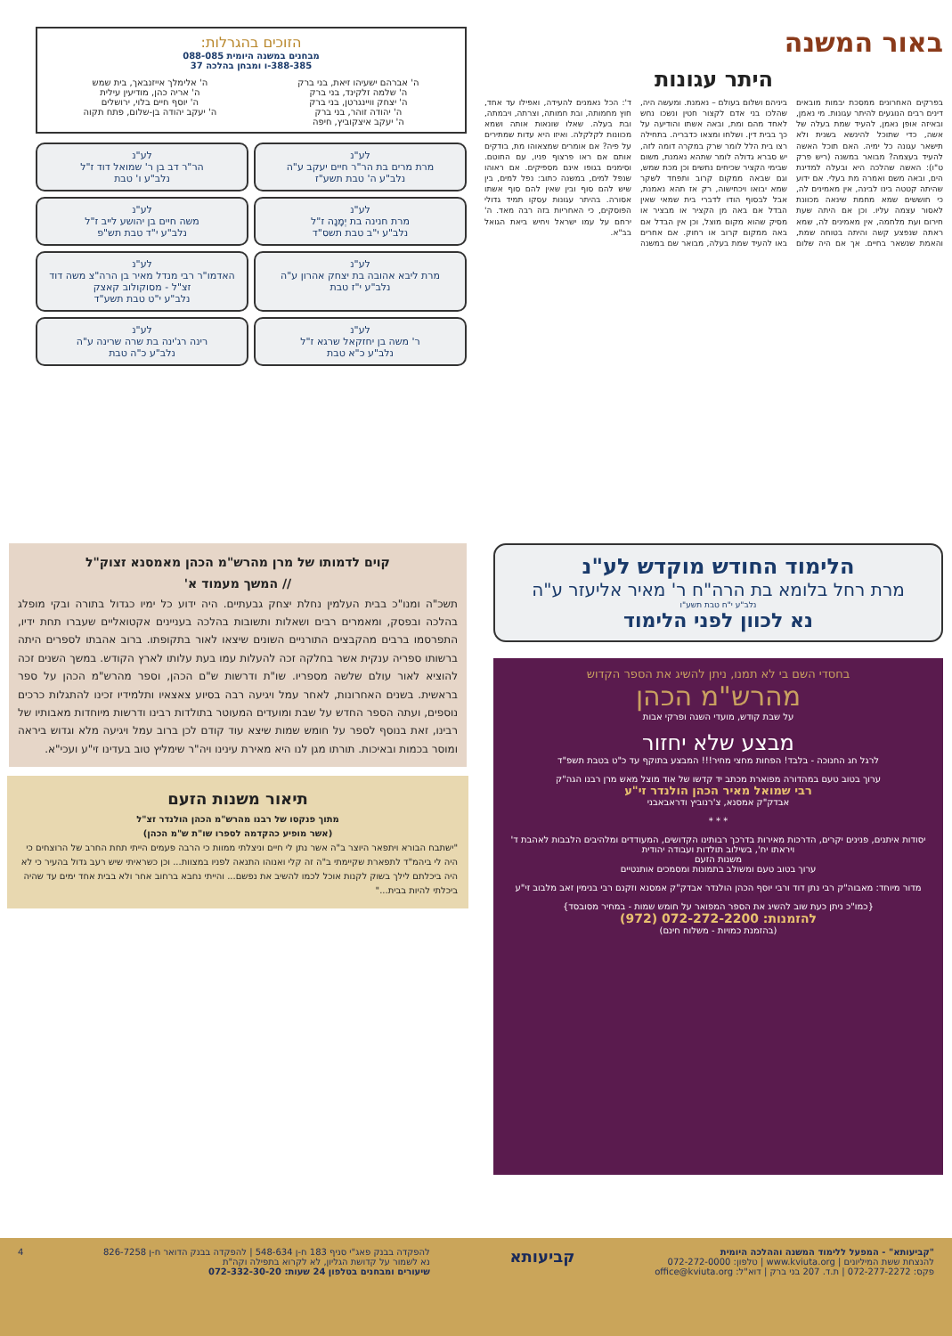באור המשנה
היתר עגונות
בפרקים האחרונים ממסכת יבמות מובאים דינים רבים הנוגעים להיתר עגונות. מי נאמן, ובאיזה אופן נאמן, להעיד שמת בעלה של אשה, כדי שתוכל להינשא בשנית ולא תישאר עגונה כל ימיה. האם תוכל האשה להעיד בעצמה? מבואר במשנה (ריש פרק ט"ו): האשה שהלכה היא ובעלה למדינת הים, ובאה משם ואמרה מת בעלי. אם ידוע שהיתה קטטה בינו לבינה, אין מאמינים לה, כי חוששים שמא מחמת שינאה מכוונת לאסור עצמה עליו. וכן אם היתה שעת חירום ועת מלחמה, אין מאמינים לה, שמא ראתה שנפצע קשה והיתה בטוחה שמת, והאמת שנשאר בחיים. אך אם היה שלום ביניהם ושלום בעולם – נאמנת. ומעשה היה, שהלכו בני אדם לקצור חטין ונשכו נחש לאחד מהם ומת, ובאה אשתו והודיעה על כך בבית דין. ושלחו ומצאו כדבריה. בתחילה רצו בית הלל לומר שרק במקרה דומה לזה, יש סברא גדולה לומר שתהא נאמנת, משום שבימי הקציר שכיחים נחשים וכן מכת שמש, וגם שבאה ממקום קרוב ותפחד לשקר שמא יבואו ויכחישוה, רק אז תהא נאמנת, אבל לבסוף הודו לדברי בית שמאי שאין הבדל אם באה מן הקציר או מבציר או מסיק שהוא מקום מוצל, וכן אין הבדל אם באה ממקום קרוב או רחוק. אם אחרים באו להעיד שמת בעלה, מבואר שם במשנה ד': הכל נאמנים להעידה, ואפילו עד אחד, חוץ מחמותה, ובת חמותה, וצרתה, ויבמתה, ובת בעלה. שאלו שונאות אותה ושמא מכוונות לקלקלה. ואיזו היא עדות שמתירים על פיה? אם אומרים שמצאוהו מת, בודקים אותם אם ראו פרצוף פניו, עם החוטם. וסימנים בגופו אינם מספיקים. אם ראוהו שנפל למים, במשנה כתוב: נפל למים, בין שיש להם סוף ובין שאין להם סוף אשתו אסורה. בהיתר עגונות עסקו תמיד גדולי הפוסקים, כי האחריות בזה רבה מאד. ה' ירחם על עמו ישראל ויחיש ביאת הגואל בב"א.
הזוכים בהגרלות:
מבחנים במשנה היומית 088-085
388-385-ו ומבחן בהלכה 37
ה' אברהם ישעיהו זיאת, בני ברק
ה' שלמה זלקינד, בני ברק
ה' יצחק וויינגרטן, בני ברק
ה' יהודה זוהר, בני ברק
ה' יעקב איצקוביץ, חיפה
ה' אלימלך אייזנבאך, בית שמש
ה' אריה כהן, מודיעין עילית
ה' יוסף חיים בלוי, ירושלים
ה' יעקב יהודה בן-שלום, פתח תקוה
לע"נ
מרת מרים בת הר"ר חיים יעקב ע"ה
נלב"ע ה' טבת תשע"ז
לע"נ
הר"ר דב בן ר' שמואל דוד ז"ל
נלב"ע ו' טבת
לע"נ
מרת חנינה בת יְמָנָה ז"ל
נלב"ע י"ב טבת תשס"ד
לע"נ
משה חיים בן יהושע לייב ז"ל
נלב"ע י"ד טבת תש"פ
לע"נ
מרת ליבא אהובה בת יצחק אהרון ע"ה
נלב"ע י"ז טבת
לע"נ
האדמו"ר רבי מנדל מאיר בן הרה"צ משה דוד זצ"ל - מסוקולוב קאצק
נלב"ע י"ט טבת תשע"ד
לע"נ
ר' משה בן יחזקאל שרגא ז"ל
נלב"ע כ"א טבת
לע"נ
רינה רג'ינה בת שרה שרינה ע"ה
נלב"ע כ"ה טבת
הלימוד החודש מוקדש לע"נ
מרת רחל בלומא בת הרה"ח ר' מאיר אליעזר ע"ה
נלב"ע י"ח טבת תשע"ו
נא לכוון לפני הלימוד
בחסדי השם בי לא תמנו, ניתן להשיג את הספר הקדוש
מהרש"מ הכהן
על שבת קודש, מועדי השנה ופרקי אבות
מבצע שלא יחזור
לרגל חג החנוכה - בלבד! הפחות מחצי מחיר!!! המבצע בתוקף עד כ"ט בטבת תשפ"ד
ערוך בטוב טעם במהדורה מפוארת מכתב יד קדשו של אוד מוצל מאש מרן רבנו הגה"ק
רבי שמואל מאיר הכהן הולנדר זי"ע
אבדק"ק אמסנא, צ'רנוביץ ודראבאבני
* * *
יסודות איתנים, פנינים יקרים, הדרכות מאירות בדרכך רבותינו הקדושים, המעודדים ומלהיבים הלבבות לאהבת ד' ויראתו יח', בשילוב תולדות ועבודה יהודית
משנות הזעם
ערוך בטוב טעם ומשולב בתמונות ומסמכים אותנטיים
מדור מיוחד: מאבוה"ק רבי נתן דוד ורבי יוסף הכהן הולנדר אבדק"ק אמסנא וזקנם רבי בנימין זאב מלבוב זי"ע
{כמו"כ ניתן כעת שוב להשיג את הספר המפואר על חומש שמות - במחיר מסובסד}
להזמנות: 072-272-2200 (972)
(בהזמנת כמויות - משלוח חינם)
קוים לדמותו של מרן מהרש"מ הכהן מאמסנא זצוק"ל
// המשך מעמוד א'
תשכ"ה ומנו"כ בבית העלמין נחלת יצחק גבעתיים. היה ידוע כל ימיו כגדול בתורה ובקי מופלג בהלכה ובפסק, ומאמרים רבים ושאלות ותשובות בהלכה בעניינים אקטואליים שעברו תחת ידיו, התפרסמו ברבים מהקבצים התורניים השונים שיצאו לאור בתקופתו. ברוב אהבתו לספרים היתה ברשותו ספריה ענקית אשר בחלקה זכה להעלות עמו בעת עלותו לארץ הקודש. במשך השנים זכה להוציא לאור עולם שלשה מספריו. שו"ת ודרשות ש"ם הכהן, וספר מהרש"מ הכהן על ספר בראשית. בשנים האחרונות, לאחר עמל ויגיעה רבה בסיוע צאצאיו ותלמידיו זכינו להתגלות כרכים נוספים, ועתה הספר החדש על שבת ומועדים המעוטר בתולדות רבינו ודרשות מיוחדות מאבותיו של רבינו, זאת בנוסף לספר על חומש שמות שיצא עוד קודם לכן ברוב עמל ויגיעה מלא וגדוש ביראה ומוסר בכמות ובאיכות. תורתו מגן לנו היא מאירת עינינו ויה"ר שימליץ טוב בעדינו זי"ע ועכי"א.
תיאור משנות הזעם
מתוך פנקסו של רבנו מהרש"מ הכהן הולנדר זצ"ל
(אשר מופיע כהקדמה לספרו שו"ת ש"מ הכהן)
"ישתבח הבורא ויתפאר היוצר ב"ה אשר נתן לי חיים וניצלתי ממוות כי הרבה פעמים הייתי תחת החרב של הרוצחים כי היה לי ביהמ"ד לתפארת שקיימתי ב"ה זה קלי ואנוהו התנאה לפניו במצוות... וכן כשראיתי שיש רעב גדול בהעיר כי לא היה ביכלתם לילך בשוק לקנות אוכל לכמו להשיב את נפשם... והייתי נחבא ברחוב אחר ולא בבית אחד ימים עד שהיה ביכלתי להיות בבית..."
"קביעותא" - המפעל ללימוד המשנה וההלכה היומית
להנצחת ששת המיליונים | www.kviuta.org | טלפון: 072-272-0000
פקס: 072-277-2272 | ת.ד. 207 בני ברק | דוא"ל: office@kviuta.org
קביעותא
להפקדה בבנק פאג"י סניף 183 ח-ן 548-634 | להפקדה בבנק הדואר ח-ן 826-7258
נא לשמור על קדושת הגליון, לא לקרוא בתפילה וקה"ת
שיעורים ומבחנים בטלפון 24 שעות: 072-332-30-20
4